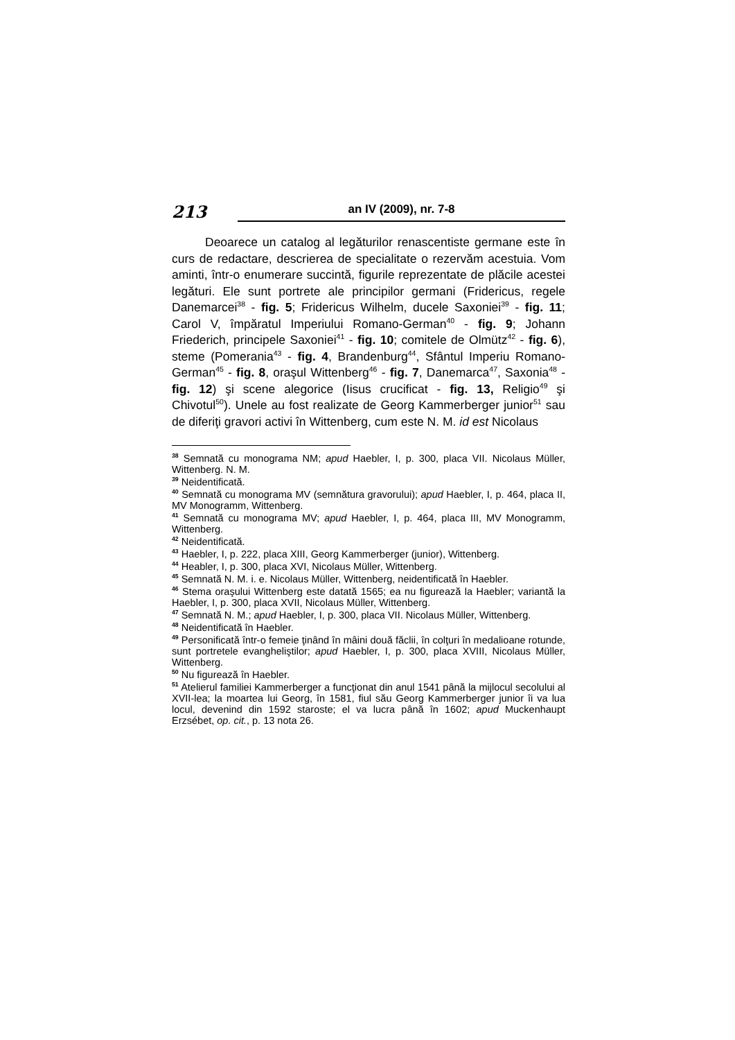213
an IV (2009), nr. 7-8
Deoarece un catalog al legăturilor renascentiste germane este în curs de redactare, descrierea de specialitate o rezervăm acestuia. Vom aminti, într-o enumerare succintă, figurile reprezentate de plăcile acestei legături. Ele sunt portrete ale principilor germani (Fridericus, regele Danemarcei<sup>38</sup> - fig. 5; Fridericus Wilhelm, ducele Saxoniei<sup>39</sup> - fig. 11; Carol V, împăratul Imperiului Romano-German<sup>40</sup> - fig. 9; Johann Friederich, principele Saxoniei<sup>41</sup> - fig. 10; comitele de Olmütz<sup>42</sup> - fig. 6), steme (Pomerania<sup>43</sup> - fig. 4, Brandenburg<sup>44</sup>, Sfântul Imperiu Romano-German<sup>45</sup> - fig. 8, oraşul Wittenberg<sup>46</sup> - fig. 7, Danemarca<sup>47</sup>, Saxonia<sup>48</sup> - fig. 12) şi scene alegorice (Iisus crucificat - fig. 13, Religio<sup>49</sup> şi Chivotul<sup>50</sup>). Unele au fost realizate de Georg Kammerberger junior<sup>51</sup> sau de diferiţi gravori activi în Wittenberg, cum este N. M. id est Nicolaus
<sup>38</sup> Semnată cu monograma NM; apud Haebler, I, p. 300, placa VII. Nicolaus Müller, Wittenberg. N. M.
<sup>39</sup> Neidentificată.
<sup>40</sup> Semnată cu monograma MV (semnătura gravorului); apud Haebler, I, p. 464, placa II, MV Monogramm, Wittenberg.
<sup>41</sup> Semnată cu monograma MV; apud Haebler, I, p. 464, placa III, MV Monogramm, Wittenberg.
<sup>42</sup> Neidentificată.
<sup>43</sup> Haebler, I, p. 222, placa XIII, Georg Kammerberger (junior), Wittenberg.
<sup>44</sup> Heabler, I, p. 300, placa XVI, Nicolaus Müller, Wittenberg.
<sup>45</sup> Semnată N. M. i. e. Nicolaus Müller, Wittenberg, neidentificată în Haebler.
<sup>46</sup> Stema oraşului Wittenberg este datată 1565; ea nu figurează la Haebler; variantă la Haebler, I, p. 300, placa XVII, Nicolaus Müller, Wittenberg.
<sup>47</sup> Semnată N. M.; apud Haebler, I, p. 300, placa VII. Nicolaus Müller, Wittenberg.
<sup>48</sup> Neidentificată în Haebler.
<sup>49</sup> Personificată într-o femeie ţinând în mâini două făclii, în colţuri în medalioane rotunde, sunt portretele evangheliştilor; apud Haebler, I, p. 300, placa XVIII, Nicolaus Müller, Wittenberg.
<sup>50</sup> Nu figurează în Haebler.
<sup>51</sup> Atelierul familiei Kammerberger a funcţionat din anul 1541 până la mijlocul secolului al XVII-lea; la moartea lui Georg, în 1581, fiul său Georg Kammerberger junior îi va lua locul, devenind din 1592 staroste; el va lucra până în 1602; apud Muckenhaupt Erzsébet, op. cit., p. 13 nota 26.